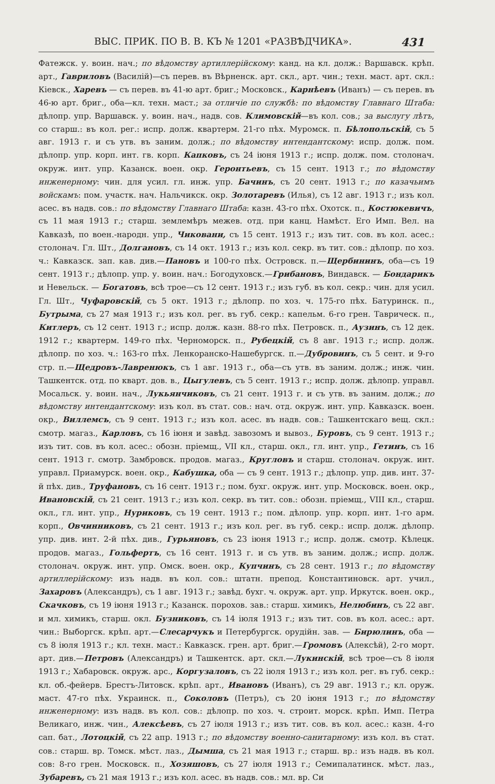ВЫС. ПРИК. ПО В. В. КЪ № 1201 «РАЗВѢДЧИКА». 431
Фатежск. у. воин. нач.; по вѣдомству артиллерійскому: канд. на кл. долж.: Варшавск. крѣп. арт., Гавриловъ (Василій)—съ перев. въ Вѣрненск. арт. скл., арт. чин.; техн. маст. арт. скл.: Кіевск., Харевъ — съ перев. въ 41-ю арт. бриг.; Московск., Карнѣевъ (Иванъ) — съ перев. въ 46-ю арт. бриг., оба—кл. техн. маст.; за отличіе по службѣ: по вѣдомству Главнаго Штаба: дѣлопр. упр. Варшавск. у. воин. нач., надв. сов. Климовскій—въ кол. сов.; за выслугу лѣтъ, со старш.: въ кол. рег.: испр. долж. квартерм. 21-го пѣх. Муромск. п. Бѣлопольскій, съ 5 авг. 1913 г. и съ утв. въ заним. долж.; по вѣдомству интендантскому: испр. долж. пом. дѣлопр. упр. корп. инт. гв. корп. Капковъ, съ 24 іюня 1913 г.; испр. долж. пом. столонач. окруж. инт. упр. Казанск. воен. окр. Геронтьевъ, съ 15 сент. 1913 г.; по вѣдомству инженерному: чин. для усил. гл. инж. упр. Бачинъ, съ 20 сент. 1913 г.; по казачьимъ войскамъ: пом. участк. нач. Нальчикск. окр. Золотаревъ (Илья), съ 12 авг. 1913 г.; изъ кол. асес. въ надв. сов.: по вѣдомству Главнаго Штаба: казн. 43-го пѣх. Охотск. п., Костюкевичъ, съ 11 мая 1913 г.; старш. землемѣръ межев. отд. при канц. Намѣст. Его Имп. Вел. на Кавказѣ, по воен.-народн. упр., Чиковани, съ 15 сент. 1913 г.; изъ тит. сов. въ кол. асес.: столонач. Гл. Шт., Долгановъ, съ 14 окт. 1913 г.; изъ кол. секр. въ тит. сов.: дѣлопр. по хоз. ч.: Кавказск. зап. кав. див.—Пановъ и 100-го пѣх. Островск. п.—Щербининъ, оба—съ 19 сент. 1913 г.; дѣлопр. упр. у. воин. нач.: Богодуховск.—Грибановъ, Виндавск. — Бондарикъ и Невельск. — Богатовъ, всѣ трое—съ 12 сент. 1913 г.; изъ губ. въ кол. секр.: чин. для усил. Гл. Шт., Чуфаровскій, съ 5 окт. 1913 г.; дѣлопр. по хоз. ч. 175-го пѣх. Батуринск. п., Бутрыма, съ 27 мая 1913 г.; изъ кол. рег. въ губ. секр.: капельм. 6-го грен. Таврическ. п., Китлеръ, съ 12 сент. 1913 г.; испр. долж. казн. 88-го пѣх. Петровск. п., Аузинъ, съ 12 дек. 1912 г.; квартерм. 149-го пѣх. Черноморск. п., Рубецкій, съ 8 авг. 1913 г.; испр. долж. дѣлопр. по хоз. ч.: 163-го пѣх. Ленкоранско-Нашебургск. п.—Дубровинъ, съ 5 сент. и 9-го стр. п.—Щедровъ-Лавренюкъ, съ 1 авг. 1913 г., оба—съ утв. въ заним. долж.; инж. чин. Ташкентск. отд. по кварт. дов. в., Цыгулевъ, съ 5 сент. 1913 г.; испр. долж. дѣлопр. управл. Мосальск. у. воин. нач., Лукьянчиковъ, съ 21 сент. 1913 г. и съ утв. въ заним. долж.; по вѣдомству интендантскому: изъ кол. въ стат. сов.: нач. отд. окруж. инт. упр. Кавказск. воен. окр., Виллемсъ, съ 9 сент. 1913 г.; изъ кол. асес. въ надв. сов.: Ташкентскаго вещ. скл.: смотр. магаз., Карловъ, съ 16 іюня и завѣд. завозомъ и вывоз., Буровъ, съ 9 сент. 1913 г.; изъ тит. сов. въ кол. асес.: обозн. пріемщ., VII кл., старш. окл., гл. инт. упр., Гетинъ, съ 16 сент. 1913 г. смотр. Замбровск. продов. магаз., Кругловъ и старш. столонач. окруж. инт. управл. Приамурск. воен. окр., Кабушка, оба — съ 9 сент. 1913 г.; дѣлопр. упр. див. инт. 37-й пѣх. див., Труфановъ, съ 16 сент. 1913 г.; пом. бухг. окруж. инт. упр. Московск. воен. окр., Ивановскій, съ 21 сент. 1913 г.; изъ кол. секр. въ тит. сов.: обозн. пріемщ., VIII кл., старш. окл., гл. инт. упр., Нуриковъ, съ 19 сент. 1913 г.; пом. дѣлопр. упр. корп. инт. 1-го арм. корп., Овчинниковъ, съ 21 сент. 1913 г.; изъ кол. рег. въ губ. секр.: испр. долж. дѣлопр. упр. див. инт. 2-й пѣх. див., Гурьяновъ, съ 23 іюня 1913 г.; испр. долж. смотр. Кѣлецк. продов. магаз., Гольфертъ, съ 16 сент. 1913 г. и съ утв. въ заним. долж.; испр. долж. столонач. окруж. инт. упр. Омск. воен. окр., Купчинъ, съ 28 сент. 1913 г.; по вѣдомству артиллерійскому: изъ надв. въ кол. сов.: штатн. препод. Константиновск. арт. учил., Захаровъ (Александръ), съ 1 авг. 1913 г.; завѣд. бухг. ч. окруж. арт. упр. Иркутск. воен. окр., Скачковъ, съ 19 іюня 1913 г.; Казанск. порохов. зав.: старш. химикъ, Нелюбинъ, съ 22 авг. и мл. химикъ, старш. окл. Бузниковъ, съ 14 іюля 1913 г.; изъ тит. сов. въ кол. асес.: арт. чин.: Выборгск. крѣп. арт.—Слесарчукъ и Петербургск. орудійн. зав. — Бирюлинъ, оба — съ 8 іюля 1913 г.; кл. техн. маст.: Кавказск. грен. арт. бриг.—Громовъ (Алексѣй), 2-го морт. арт. див.—Петровъ (Александръ) и Ташкентск. арт. скл.—Лукинскій, всѣ трое—съ 8 іюля 1913 г.; Хабаровск. окруж. арс., Коргузаловъ, съ 22 іюля 1913 г.; изъ кол. рег. въ губ. секр.: кл. об.-фейерв. Брестъ-Литовск. крѣп. арт., Ивановъ (Иванъ), съ 29 авг. 1913 г.; кл. оруж. маст. 47-го пѣх. Украинск. п., Соколовъ (Петръ), съ 20 іюня 1913 г.; по вѣдомству инженерному: изъ надв. въ кол. сов.: дѣлопр. по хоз. ч. строит. морск. крѣп. Имп. Петра Великаго, инж. чин., Алексѣевъ, съ 27 іюля 1913 г.; изъ тит. сов. въ кол. асес.: казн. 4-го сап. бат., Лотоцкій, съ 22 апр. 1913 г.; по вѣдомству военно-санитарному: изъ кол. въ стат. сов.: старш. вр. Томск. мѣст. лаз., Дымша, съ 21 мая 1913 г.; старш. вр.: изъ надв. въ кол. сов: 8-го грен. Московск. п., Хозяшовъ, съ 27 іюля 1913 г.; Семипалатинск. мѣст. лаз., Зубаревъ, съ 21 мая 1913 г.; изъ кол. асес. въ надв. сов.: мл. вр. Си